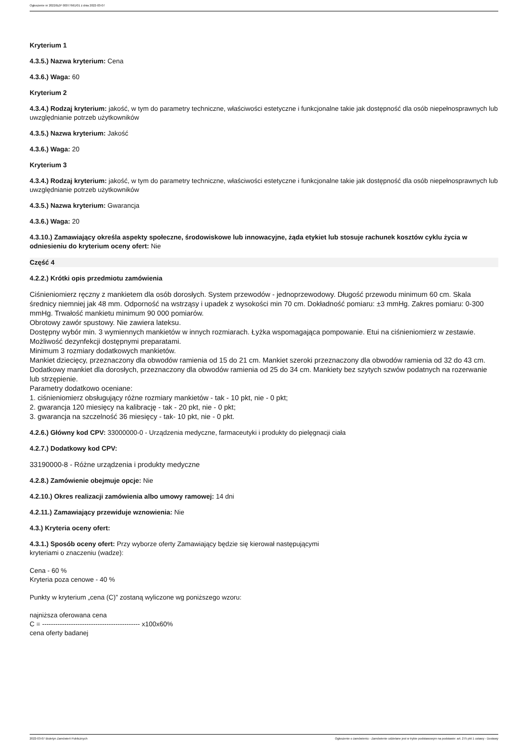Ogłoszenie nr 2022/BZP 00077661/01 z dnia 2022-03-07
Kryterium 1
4.3.5.) Nazwa kryterium: Cena
4.3.6.) Waga: 60
Kryterium 2
4.3.4.) Rodzaj kryterium: jakość, w tym do parametry techniczne, właściwości estetyczne i funkcjonalne takie jak dostępność dla osób niepełnosprawnych lub uwzględnianie potrzeb użytkowników
4.3.5.) Nazwa kryterium: Jakość
4.3.6.) Waga: 20
Kryterium 3
4.3.4.) Rodzaj kryterium: jakość, w tym do parametry techniczne, właściwości estetyczne i funkcjonalne takie jak dostępność dla osób niepełnosprawnych lub uwzględnianie potrzeb użytkowników
4.3.5.) Nazwa kryterium: Gwarancja
4.3.6.) Waga: 20
4.3.10.) Zamawiający określa aspekty społeczne, środowiskowe lub innowacyjne, żąda etykiet lub stosuje rachunek kosztów cyklu życia w odniesieniu do kryterium oceny ofert: Nie
Część 4
4.2.2.) Krótki opis przedmiotu zamówienia
Ciśnieniomierz ręczny z mankietem dla osób dorosłych. System przewodów - jednoprzewodowy. Długość przewodu minimum 60 cm. Skala średnicy niemniej jak 48 mm. Odporność na wstrząsy i upadek z wysokości min 70 cm. Dokładność pomiaru: ±3 mmHg. Zakres pomiaru: 0-300 mmHg. Trwałość mankietu minimum 90 000 pomiarów.
Obrotowy zawór spustowy. Nie zawiera lateksu.
Dostępny wybór min. 3 wymiennych mankietów w innych rozmiarach. Łyżka wspomagająca pompowanie. Etui na ciśnieniomierz w zestawie.
Możliwość dezynfekcji dostępnymi preparatami.
Minimum 3 rozmiary dodatkowych mankietów.
Mankiet dziecięcy, przeznaczony dla obwodów ramienia od 15 do 21 cm. Mankiet szeroki przeznaczony dla obwodów ramienia od 32 do 43 cm. Dodatkowy mankiet dla dorosłych, przeznaczony dla obwodów ramienia od 25 do 34 cm. Mankiety bez szytych szwów podatnych na rozerwanie lub strzępienie.
Parametry dodatkowo oceniane:
1. ciśnieniomierz obsługujący różne rozmiary mankietów - tak - 10 pkt, nie - 0 pkt;
2. gwarancja 120 miesięcy na kalibrację - tak - 20 pkt, nie - 0 pkt;
3. gwarancja na szczelność 36 miesięcy - tak- 10 pkt, nie - 0 pkt.
4.2.6.) Główny kod CPV: 33000000-0 - Urządzenia medyczne, farmaceutyki i produkty do pielęgnacji ciała
4.2.7.) Dodatkowy kod CPV:
33190000-8 - Różne urządzenia i produkty medyczne
4.2.8.) Zamówienie obejmuje opcje: Nie
4.2.10.) Okres realizacji zamówienia albo umowy ramowej: 14 dni
4.2.11.) Zamawiający przewiduje wznowienia: Nie
4.3.) Kryteria oceny ofert:
4.3.1.) Sposób oceny ofert: Przy wyborze oferty Zamawiający będzie się kierował następującymi
kryteriami o znaczeniu (wadze):
Cena - 60 %
Kryteria poza cenowe - 40 %
Punkty w kryterium „cena (C)” zostaną wyliczone wg poniższego wzoru:
najniższa oferowana cena
C = -------------------------------------------- x100x60%
cena oferty badanej
2022-03-07 Biuletyn Zamówień Publicznych Ogłoszenie o zamówieniu - Zamówienie udzielane jest w trybie podstawowym na podstawie: art. 275 pkt 1 ustawy - Dostawy